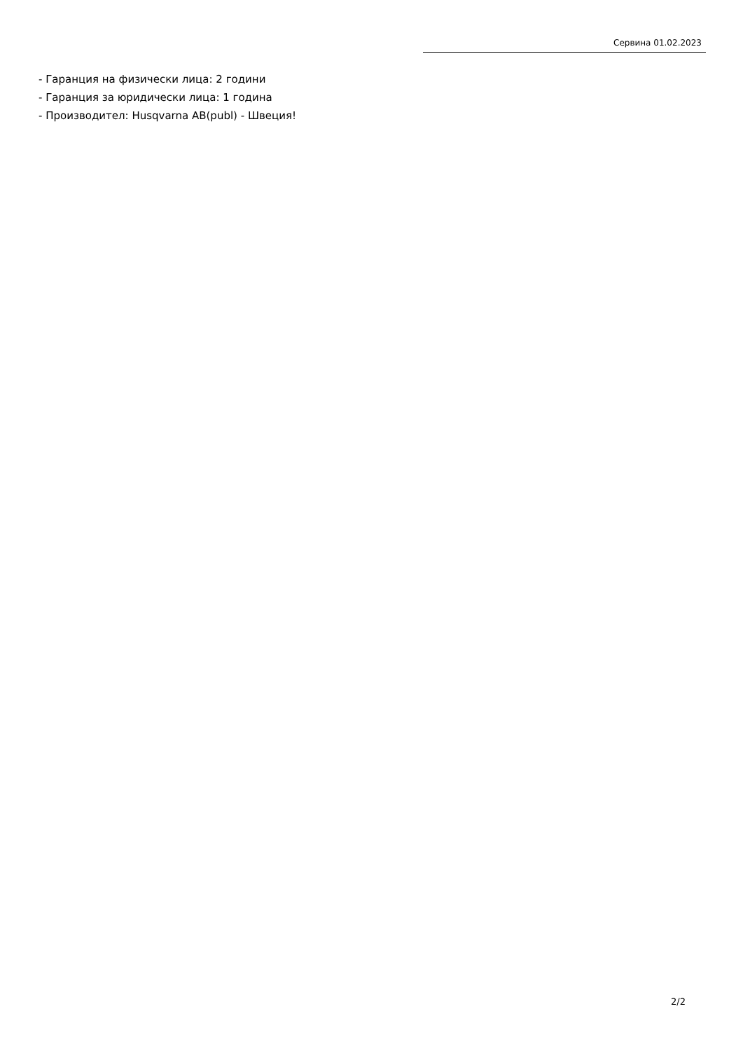Сервина 01.02.2023
- Гаранция на физически лица: 2 години
- Гаранция за юридически лица: 1 година
- Производител: Husqvarna AB(publ) - Швеция!
2/2